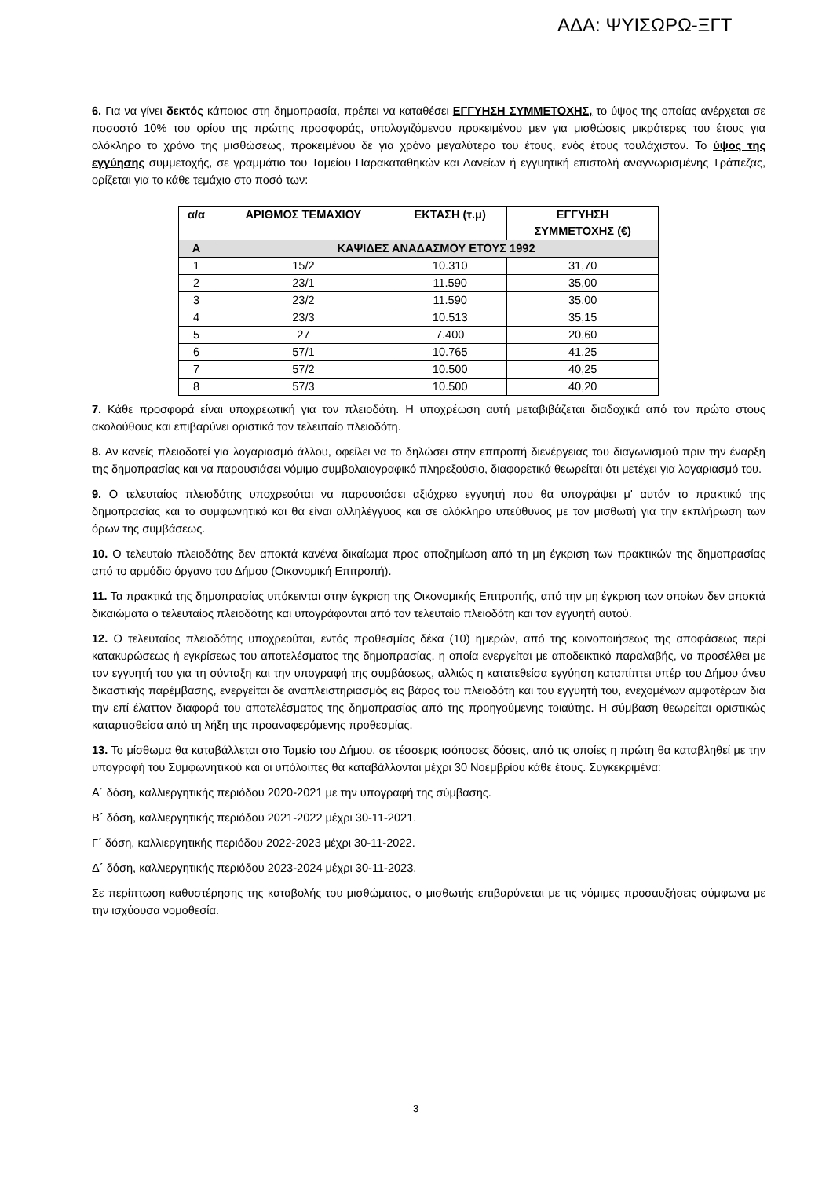ΑΔΑ: ΨΥΙΣΩΡΩ-ΞΓΤ
6. Για να γίνει δεκτός κάποιος στη δημοπρασία, πρέπει να καταθέσει ΕΓΓΥΗΣΗ ΣΥΜΜΕΤΟΧΗΣ, το ύψος της οποίας ανέρχεται σε ποσοστό 10% του ορίου της πρώτης προσφοράς, υπολογιζόμενου προκειμένου μεν για μισθώσεις μικρότερες του έτους για ολόκληρο το χρόνο της μισθώσεως, προκειμένου δε για χρόνο μεγαλύτερο του έτους, ενός έτους τουλάχιστον. Το ύψος της εγγύησης συμμετοχής, σε γραμμάτιο του Ταμείου Παρακαταθηκών και Δανείων ή εγγυητική επιστολή αναγνωρισμένης Τράπεζας, ορίζεται για το κάθε τεμάχιο στο ποσό των:
| α/α | ΑΡΙΘΜΟΣ ΤΕΜΑΧΙΟΥ | ΕΚΤΑΣΗ (τ.μ) | ΕΓΓΥΗΣΗ ΣΥΜΜΕΤΟΧΗΣ (€) |
| --- | --- | --- | --- |
| Α | ΚΑΨΙΔΕΣ ΑΝΑΔΑΣΜΟΥ ΕΤΟΥΣ 1992 | | |
| 1 | 15/2 | 10.310 | 31,70 |
| 2 | 23/1 | 11.590 | 35,00 |
| 3 | 23/2 | 11.590 | 35,00 |
| 4 | 23/3 | 10.513 | 35,15 |
| 5 | 27 | 7.400 | 20,60 |
| 6 | 57/1 | 10.765 | 41,25 |
| 7 | 57/2 | 10.500 | 40,25 |
| 8 | 57/3 | 10.500 | 40,20 |
7. Κάθε προσφορά είναι υποχρεωτική για τον πλειοδότη. Η υποχρέωση αυτή μεταβιβάζεται διαδοχικά από τον πρώτο στους ακολούθους και επιβαρύνει οριστικά τον τελευταίο πλειοδότη.
8. Αν κανείς πλειοδοτεί για λογαριασμό άλλου, οφείλει να το δηλώσει στην επιτροπή διενέργειας του διαγωνισμού πριν την έναρξη της δημοπρασίας και να παρουσιάσει νόμιμο συμβολαιογραφικό πληρεξούσιο, διαφορετικά θεωρείται ότι μετέχει για λογαριασμό του.
9. Ο τελευταίος πλειοδότης υποχρεούται να παρουσιάσει αξιόχρεο εγγυητή που θα υπογράψει μ' αυτόν το πρακτικό της δημοπρασίας και το συμφωνητικό και θα είναι αλληλέγγυος και σε ολόκληρο υπεύθυνος με τον μισθωτή για την εκπλήρωση των όρων της συμβάσεως.
10. Ο τελευταίο πλειοδότης δεν αποκτά κανένα δικαίωμα προς αποζημίωση από τη μη έγκριση των πρακτικών της δημοπρασίας από το αρμόδιο όργανο του Δήμου (Οικονομική Επιτροπή).
11. Τα πρακτικά της δημοπρασίας υπόκεινται στην έγκριση της Οικονομικής Επιτροπής, από την μη έγκριση των οποίων δεν αποκτά δικαιώματα ο τελευταίος πλειοδότης και υπογράφονται από τον τελευταίο πλειοδότη και τον εγγυητή αυτού.
12. Ο τελευταίος πλειοδότης υποχρεούται, εντός προθεσμίας δέκα (10) ημερών, από της κοινοποιήσεως της αποφάσεως περί κατακυρώσεως ή εγκρίσεως του αποτελέσματος της δημοπρασίας, η οποία ενεργείται με αποδεικτικό παραλαβής, να προσέλθει με τον εγγυητή του για τη σύνταξη και την υπογραφή της συμβάσεως, αλλιώς η κατατεθείσα εγγύηση καταπίπτει υπέρ του Δήμου άνευ δικαστικής παρέμβασης, ενεργείται δε αναπλειστηριασμός εις βάρος του πλειοδότη και του εγγυητή του, ενεχομένων αμφοτέρων δια την επί έλαττον διαφορά του αποτελέσματος της δημοπρασίας από της προηγούμενης τοιαύτης. Η σύμβαση θεωρείται οριστικώς καταρτισθείσα από τη λήξη της προαναφερόμενης προθεσμίας.
13. Το μίσθωμα θα καταβάλλεται στο Ταμείο του Δήμου, σε τέσσερις ισόποσες δόσεις, από τις οποίες η πρώτη θα καταβληθεί με την υπογραφή του Συμφωνητικού και οι υπόλοιπες θα καταβάλλονται μέχρι 30 Νοεμβρίου κάθε έτους. Συγκεκριμένα:
Α΄ δόση, καλλιεργητικής περιόδου 2020-2021 με την υπογραφή της σύμβασης.
Β΄ δόση, καλλιεργητικής περιόδου 2021-2022 μέχρι 30-11-2021.
Γ΄ δόση, καλλιεργητικής περιόδου 2022-2023 μέχρι 30-11-2022.
Δ΄ δόση, καλλιεργητικής περιόδου 2023-2024 μέχρι 30-11-2023.
Σε περίπτωση καθυστέρησης της καταβολής του μισθώματος, ο μισθωτής επιβαρύνεται με τις νόμιμες προσαυξήσεις σύμφωνα με την ισχύουσα νομοθεσία.
3